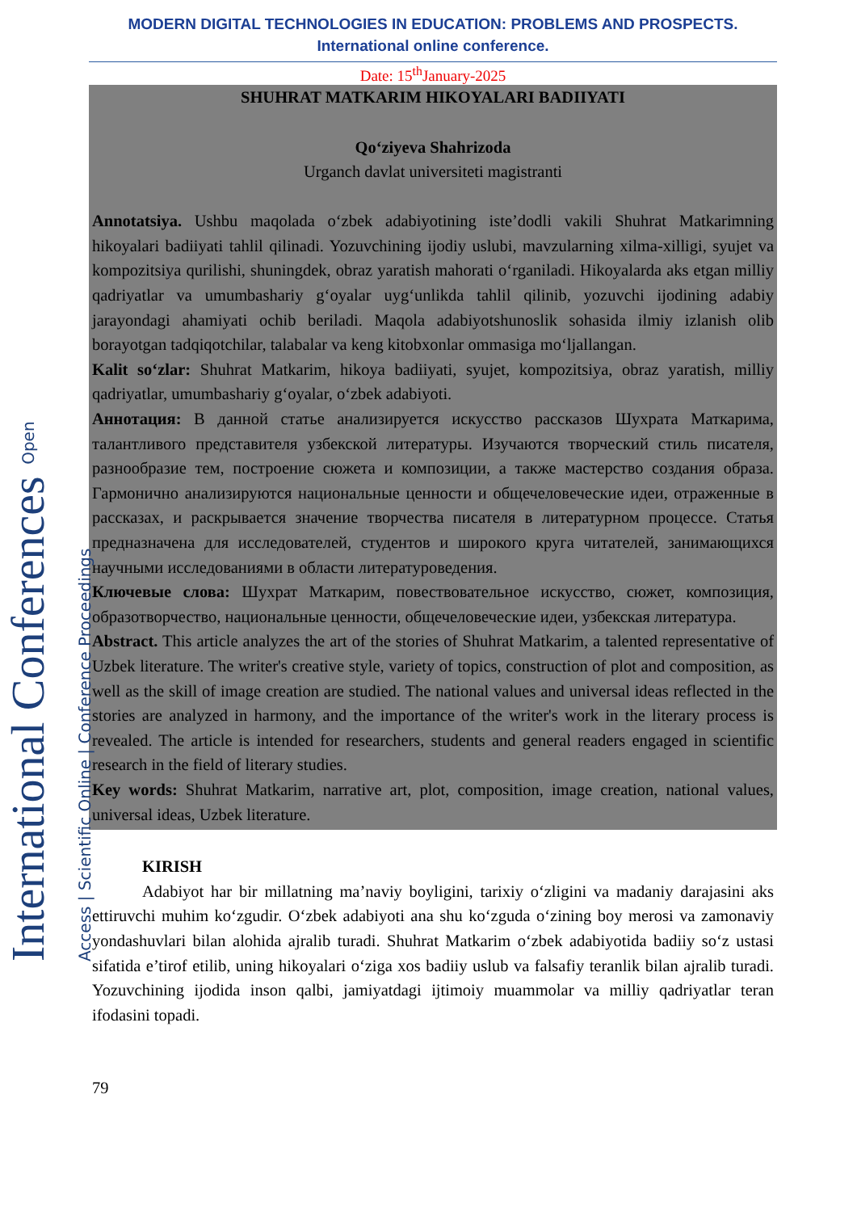International Conferences Open Access | Scientific Online | Conference Proceedings
MODERN DIGITAL TECHNOLOGIES IN EDUCATION: PROBLEMS AND PROSPECTS.
International online conference.
Date: 15<sup>th</sup>January-2025
SHUHRAT MATKARIM HIKOYALARI BADIIYATI
Qo‘ziyeva Shahrizoda
Urganch davlat universiteti magistranti
Annotatsiya. Ushbu maqolada o‘zbek adabiyotining iste’dodli vakili Shuhrat Matkarimning hikoyalari badiiyati tahlil qilinadi. Yozuvchining ijodiy uslubi, mavzularning xilma-xilligi, syujet va kompozitsiya qurilishi, shuningdek, obraz yaratish mahorati o‘rganiladi. Hikoyalarda aks etgan milliy qadriyatlar va umumbashariy g‘oyalar uyg‘unlikda tahlil qilinib, yozuvchi ijodining adabiy jarayondagi ahamiyati ochib beriladi. Maqola adabiyotshunoslik sohasida ilmiy izlanish olib borayotgan tadqiqotchilar, talabalar va keng kitobxonlar ommasiga mo‘ljallangan.
Kalit so‘zlar: Shuhrat Matkarim, hikoya badiiyati, syujet, kompozitsiya, obraz yaratish, milliy qadriyatlar, umumbashariy g‘oyalar, o‘zbek adabiyoti.
Аннотация: В данной статье анализируется искусство рассказов Шухрата Маткарима, талантливого представителя узбекской литературы. Изучаются творческий стиль писателя, разнообразие тем, построение сюжета и композиции, а также мастерство создания образа. Гармонично анализируются национальные ценности и общечеловеческие идеи, отраженные в рассказах, и раскрывается значение творчества писателя в литературном процессе. Статья предназначена для исследователей, студентов и широкого круга читателей, занимающихся научными исследованиями в области литературоведения.
Ключевые слова: Шухрат Маткарим, повествовательное искусство, сюжет, композиция, образотворчество, национальные ценности, общечеловеческие идеи, узбекская литература.
Abstract. This article analyzes the art of the stories of Shuhrat Matkarim, a talented representative of Uzbek literature. The writer's creative style, variety of topics, construction of plot and composition, as well as the skill of image creation are studied. The national values and universal ideas reflected in the stories are analyzed in harmony, and the importance of the writer's work in the literary process is revealed. The article is intended for researchers, students and general readers engaged in scientific research in the field of literary studies.
Key words: Shuhrat Matkarim, narrative art, plot, composition, image creation, national values, universal ideas, Uzbek literature.
KIRISH
Adabiyot har bir millatning ma’naviy boyligini, tarixiy o‘zligini va madaniy darajasini aks ettiruvchi muhim ko‘zgudir. O‘zbek adabiyoti ana shu ko‘zguda o‘zining boy merosi va zamonaviy yondashuvlari bilan alohida ajralib turadi. Shuhrat Matkarim o‘zbek adabiyotida badiiy so‘z ustasi sifatida e’tirof etilib, uning hikoyalari o‘ziga xos badiiy uslub va falsafiy teranlik bilan ajralib turadi. Yozuvchining ijodida inson qalbi, jamiyatdagi ijtimoiy muammolar va milliy qadriyatlar teran ifodasini topadi.
79